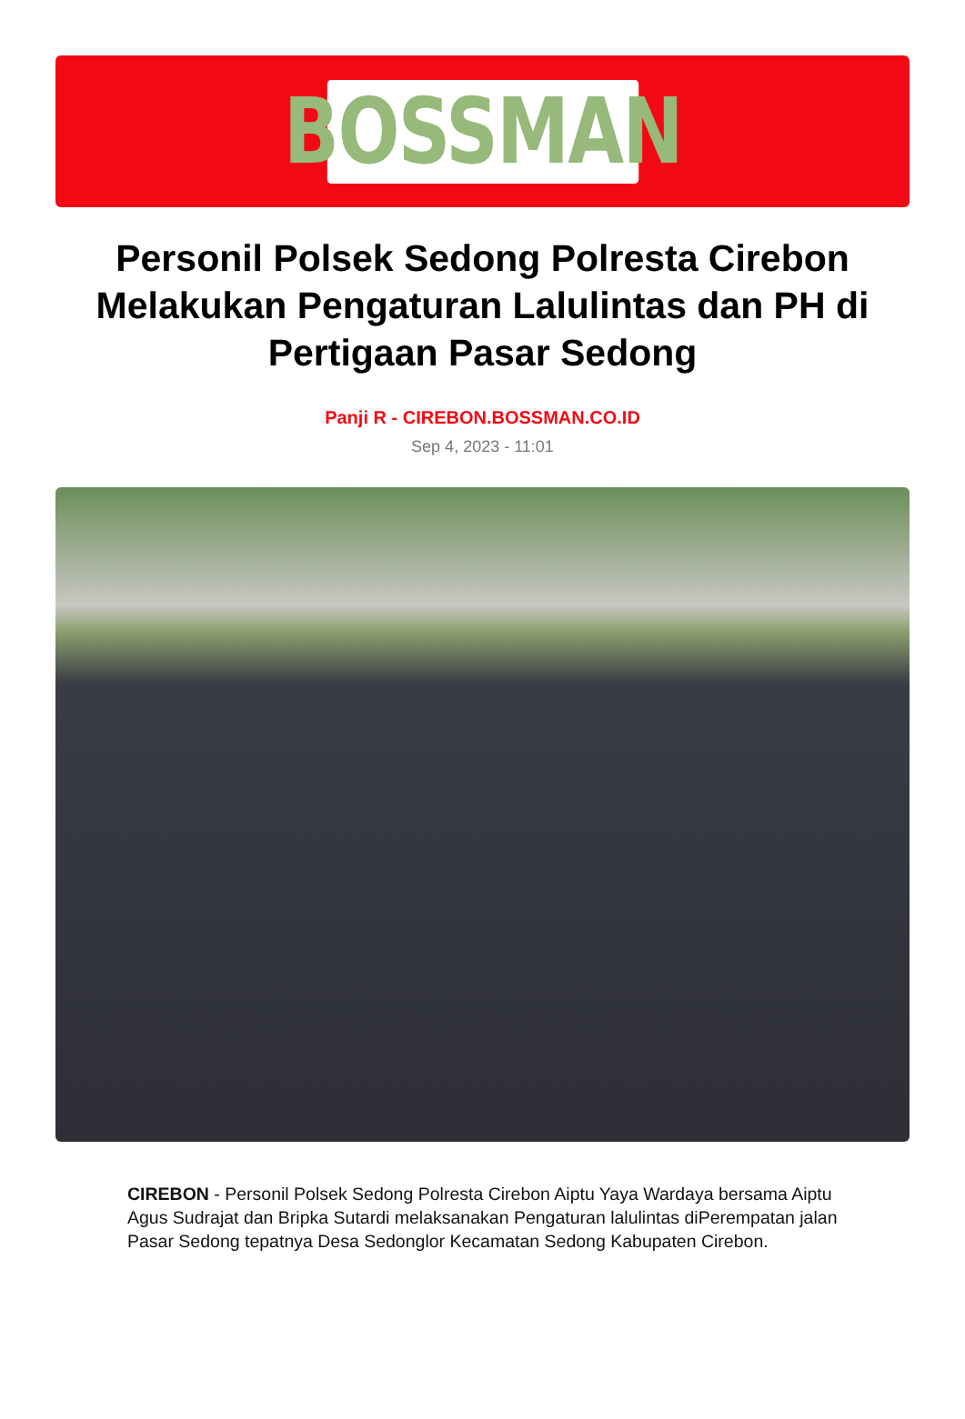BOSSMAN
Personil Polsek Sedong Polresta Cirebon Melakukan Pengaturan Lalulintas dan PH di Pertigaan Pasar Sedong
Panji R - CIREBON.BOSSMAN.CO.ID
Sep 4, 2023 - 11:01
CIREBON - Personil Polsek Sedong Polresta Cirebon Aiptu Yaya Wardaya bersama Aiptu Agus Sudrajat dan Bripka Sutardi melaksanakan Pengaturan lalulintas diPerempatan jalan Pasar Sedong tepatnya Desa Sedonglor Kecamatan Sedong Kabupaten Cirebon.